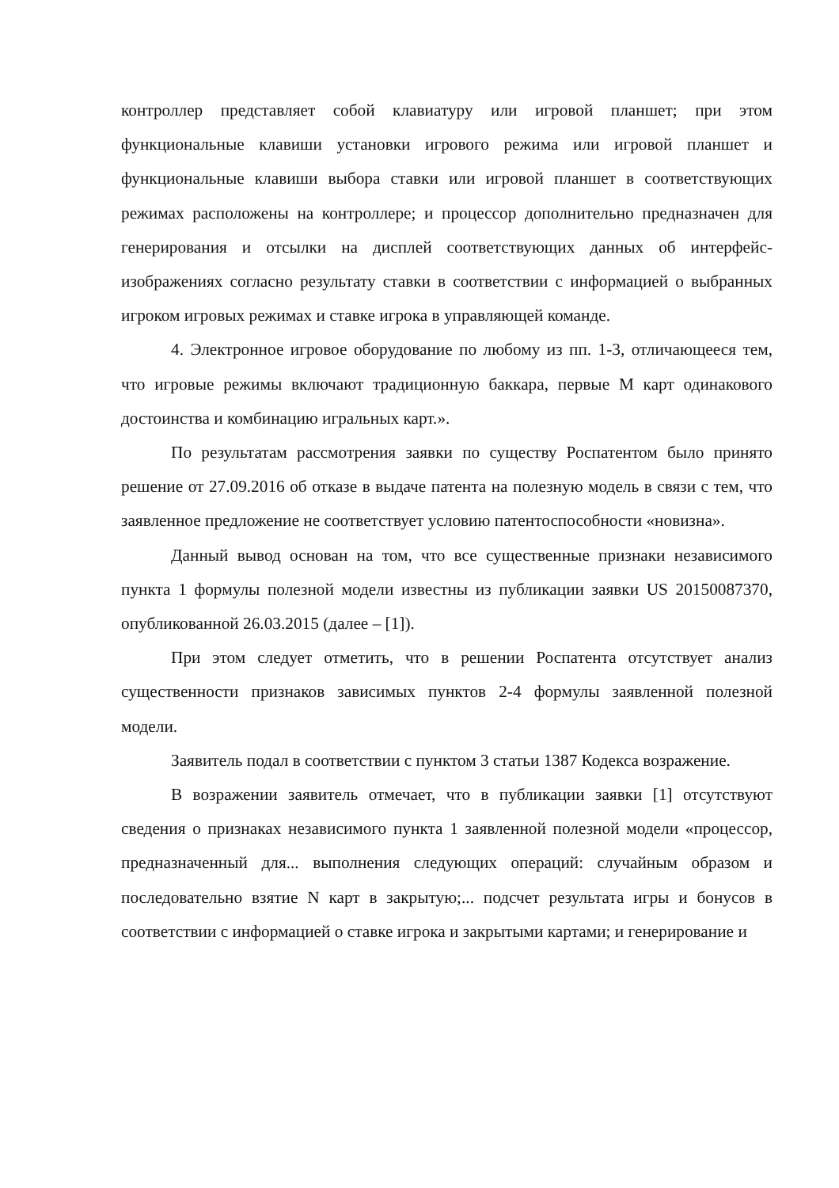контроллер представляет собой клавиатуру или игровой планшет; при этом функциональные клавиши установки игрового режима или игровой планшет и функциональные клавиши выбора ставки или игровой планшет в соответствующих режимах расположены на контроллере; и процессор дополнительно предназначен для генерирования и отсылки на дисплей соответствующих данных об интерфейс-изображениях согласно результату ставки в соответствии с информацией о выбранных игроком игровых режимах и ставке игрока в управляющей команде.
4. Электронное игровое оборудование по любому из пп. 1-3, отличающееся тем, что игровые режимы включают традиционную баккара, первые M карт одинакового достоинства и комбинацию игральных карт.».
По результатам рассмотрения заявки по существу Роспатентом было принято решение от 27.09.2016 об отказе в выдаче патента на полезную модель в связи с тем, что заявленное предложение не соответствует условию патентоспособности «новизна».
Данный вывод основан на том, что все существенные признаки независимого пункта 1 формулы полезной модели известны из публикации заявки US 20150087370, опубликованной 26.03.2015 (далее – [1]).
При этом следует отметить, что в решении Роспатента отсутствует анализ существенности признаков зависимых пунктов 2-4 формулы заявленной полезной модели.
Заявитель подал в соответствии с пунктом 3 статьи 1387 Кодекса возражение.
В возражении заявитель отмечает, что в публикации заявки [1] отсутствуют сведения о признаках независимого пункта 1 заявленной полезной модели «процессор, предназначенный для... выполнения следующих операций: случайным образом и последовательно взятие N карт в закрытую;... подсчет результата игры и бонусов в соответствии с информацией о ставке игрока и закрытыми картами; и генерирование и